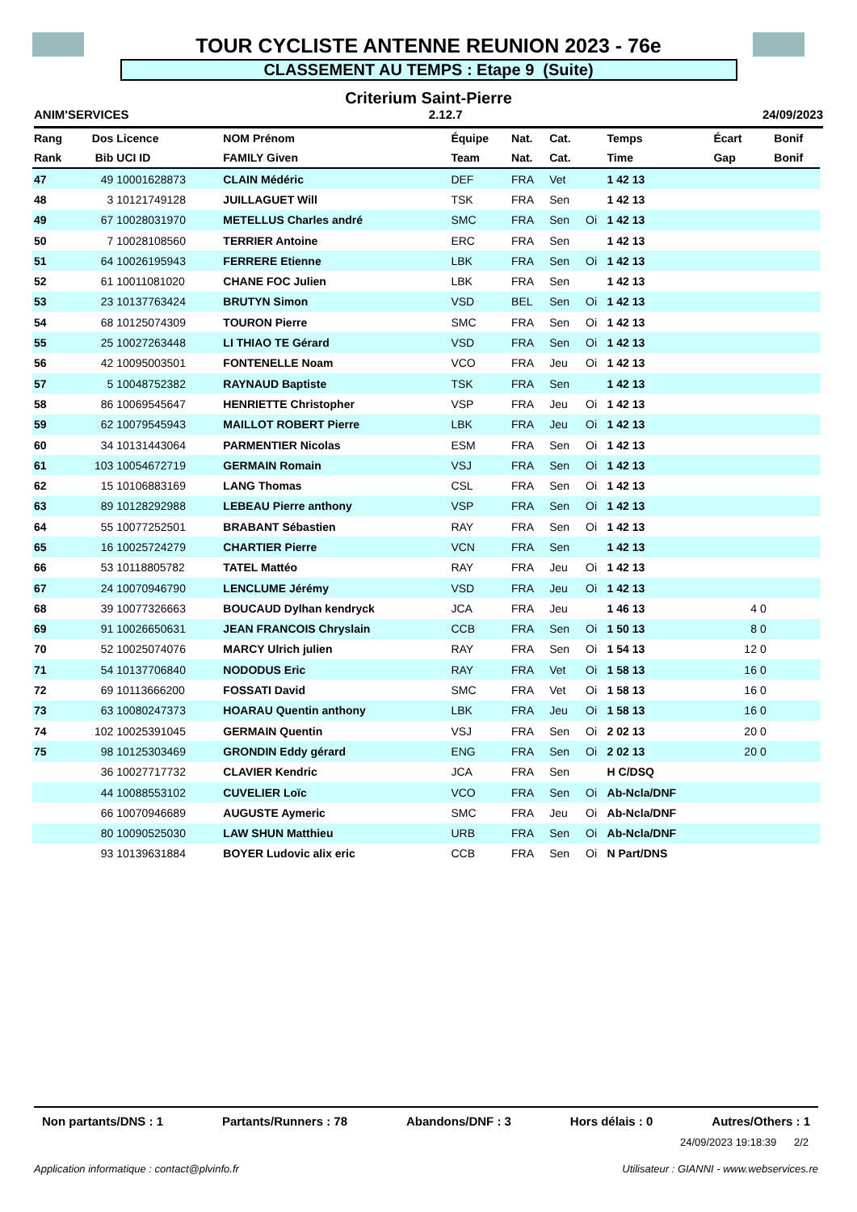TOUR CYCLISTE ANTENNE REUNION 2023 - 76e
CLASSEMENT AU TEMPS : Etape 9 (Suite)
Criterium Saint-Pierre
ANIM'SERVICES 2.12.7 24/09/2023
| Rang | Dos | Licence | NOM Prénom | Équipe | Nat. | Cat. | | Temps | Écart | | Bonif |
| --- | --- | --- | --- | --- | --- | --- | --- | --- | --- | --- | --- |
| Rank | Bib | UCI ID | FAMILY Given | Team | Nat. | Cat. | | Time | Gap | | Bonif |
| 47 | 49 | 10001628873 | CLAIN Médéric | DEF | FRA | Vet | | 1 42 13 | | | |
| 48 | 3 | 10121749128 | JUILLAGUET Will | TSK | FRA | Sen | | 1 42 13 | | | |
| 49 | 67 | 10028031970 | METELLUS Charles andré | SMC | FRA | Sen | Oi | 1 42 13 | | | |
| 50 | 7 | 10028108560 | TERRIER Antoine | ERC | FRA | Sen | | 1 42 13 | | | |
| 51 | 64 | 10026195943 | FERRERE Etienne | LBK | FRA | Sen | Oi | 1 42 13 | | | |
| 52 | 61 | 10011081020 | CHANE FOC Julien | LBK | FRA | Sen | | 1 42 13 | | | |
| 53 | 23 | 10137763424 | BRUTYN Simon | VSD | BEL | Sen | Oi | 1 42 13 | | | |
| 54 | 68 | 10125074309 | TOURON Pierre | SMC | FRA | Sen | Oi | 1 42 13 | | | |
| 55 | 25 | 10027263448 | LI THIAO TE Gérard | VSD | FRA | Sen | Oi | 1 42 13 | | | |
| 56 | 42 | 10095003501 | FONTENELLE Noam | VCO | FRA | Jeu | Oi | 1 42 13 | | | |
| 57 | 5 | 10048752382 | RAYNAUD Baptiste | TSK | FRA | Sen | | 1 42 13 | | | |
| 58 | 86 | 10069545647 | HENRIETTE Christopher | VSP | FRA | Jeu | Oi | 1 42 13 | | | |
| 59 | 62 | 10079545943 | MAILLOT ROBERT Pierre | LBK | FRA | Jeu | Oi | 1 42 13 | | | |
| 60 | 34 | 10131443064 | PARMENTIER Nicolas | ESM | FRA | Sen | Oi | 1 42 13 | | | |
| 61 | 103 | 10054672719 | GERMAIN Romain | VSJ | FRA | Sen | Oi | 1 42 13 | | | |
| 62 | 15 | 10106883169 | LANG Thomas | CSL | FRA | Sen | Oi | 1 42 13 | | | |
| 63 | 89 | 10128292988 | LEBEAU Pierre anthony | VSP | FRA | Sen | Oi | 1 42 13 | | | |
| 64 | 55 | 10077252501 | BRABANT Sébastien | RAY | FRA | Sen | Oi | 1 42 13 | | | |
| 65 | 16 | 10025724279 | CHARTIER Pierre | VCN | FRA | Sen | | 1 42 13 | | | |
| 66 | 53 | 10118805782 | TATEL Mattéo | RAY | FRA | Jeu | Oi | 1 42 13 | | | |
| 67 | 24 | 10070946790 | LENCLUME Jérémy | VSD | FRA | Jeu | Oi | 1 42 13 | | | |
| 68 | 39 | 10077326663 | BOUCAUD Dylhan kendryck | JCA | FRA | Jeu | | 1 46 13 | 4 | 0 | |
| 69 | 91 | 10026650631 | JEAN FRANCOIS Chryslain | CCB | FRA | Sen | Oi | 1 50 13 | 8 | 0 | |
| 70 | 52 | 10025074076 | MARCY Ulrich julien | RAY | FRA | Sen | Oi | 1 54 13 | 12 | 0 | |
| 71 | 54 | 10137706840 | NODODUS Eric | RAY | FRA | Vet | Oi | 1 58 13 | 16 | 0 | |
| 72 | 69 | 10113666200 | FOSSATI David | SMC | FRA | Vet | Oi | 1 58 13 | 16 | 0 | |
| 73 | 63 | 10080247373 | HOARAU Quentin anthony | LBK | FRA | Jeu | Oi | 1 58 13 | 16 | 0 | |
| 74 | 102 | 10025391045 | GERMAIN Quentin | VSJ | FRA | Sen | Oi | 2 02 13 | 20 | 0 | |
| 75 | 98 | 10125303469 | GRONDIN Eddy gérard | ENG | FRA | Sen | Oi | 2 02 13 | 20 | 0 | |
| | 36 | 10027717732 | CLAVIER Kendric | JCA | FRA | Sen | | H C/DSQ | | | |
| | 44 | 10088553102 | CUVELIER Loïc | VCO | FRA | Sen | Oi | Ab-Ncla/DNF | | | |
| | 66 | 10070946689 | AUGUSTE Aymeric | SMC | FRA | Jeu | Oi | Ab-Ncla/DNF | | | |
| | 80 | 10090525030 | LAW SHUN Matthieu | URB | FRA | Sen | Oi | Ab-Ncla/DNF | | | |
| | 93 | 10139631884 | BOYER Ludovic alix eric | CCB | FRA | Sen | Oi | N Part/DNS | | | |
Non partants/DNS : 1 Partants/Runners : 78 Abandons/DNF : 3 Hors délais : 0 Autres/Others : 1
24/09/2023 19:18:39 2/2
Application informatique : contact@plvinfo.fr Utilisateur : GIANNI - www.webservices.re